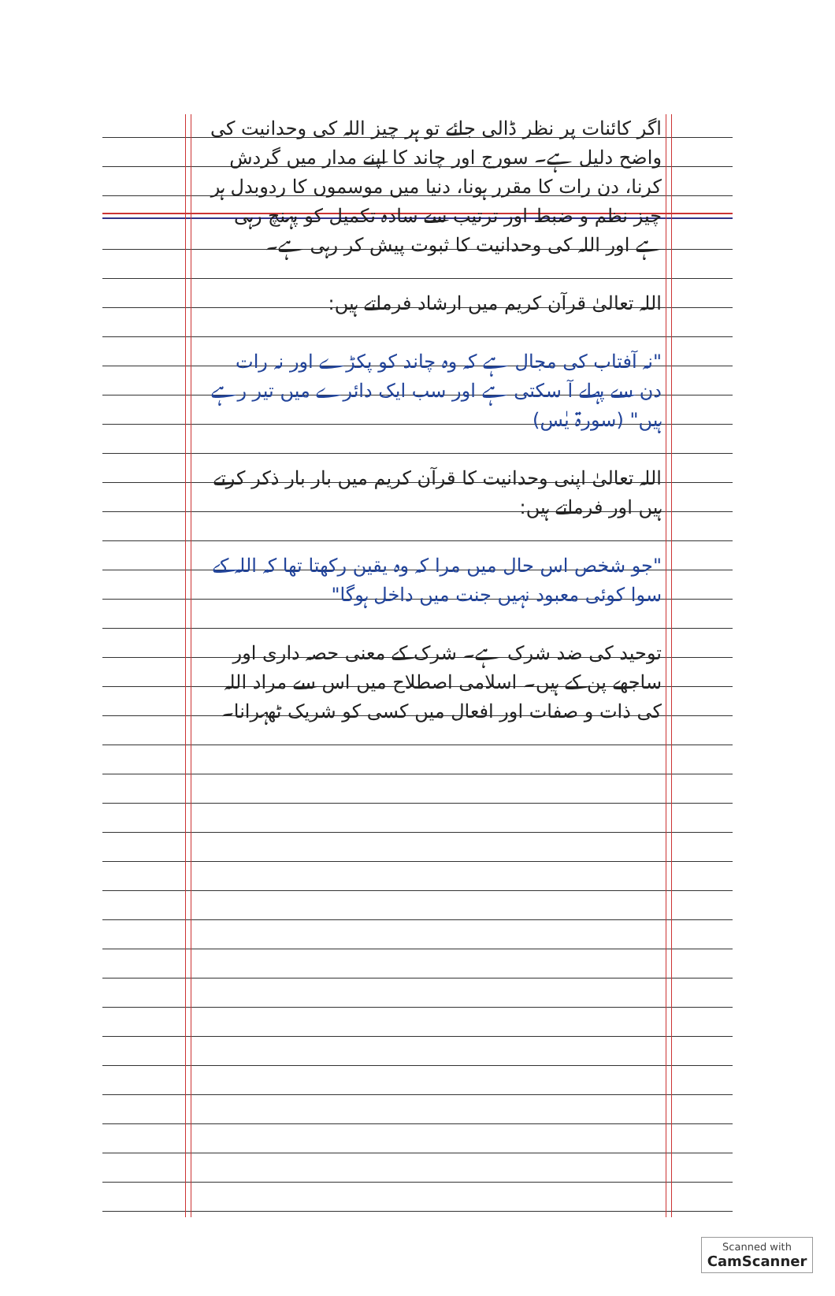اگر کائنات پر نظر ڈالی جائے تو ہر چیز اللہ کی وحدانیت کی واضح دلیل ہے۔ سورج اور چاند کا اپنے مدار میں گردش کرنا، دن رات کا مقرر ہونا، دنیا میں موسموں کا ردوبدل ہر چیز نظم و ضبط اور ترتیب سے سادہ تکمیل کو پہنچ رہی ہے اور اللہ کی وحدانیت کا ثبوت پیش کر رہی ہے۔
اللہ تعالیٰ قرآن کریم میں ارشاد فرماتے ہیں:
"نہ آفتاب کی مجال ہے کہ وہ چاند کو پکڑے اور نہ رات دن سے پہلے آ سکتی ہے اور سب ایک دائرے میں تیر رہے ہیں" (سورۃ یٰس)
اللہ تعالیٰ اپنی وحدانیت کا قرآن کریم میں بار بار ذکر کرتے ہیں اور فرماتے ہیں:
"جو شخص اس حال میں مرا کہ وہ یقین رکھتا تھا کہ اللہ کے سوا کوئی معبود نہیں جنت میں داخل ہوگا"
توحید کی ضد شرک ہے۔ شرک کے معنی حصہ داری اور ساجھے پن کے ہیں۔ اسلامی اصطلاح میں اس سے مراد اللہ کی ذات و صفات اور افعال میں کسی کو شریک ٹھہرانا۔
Scanned with
CamScanner